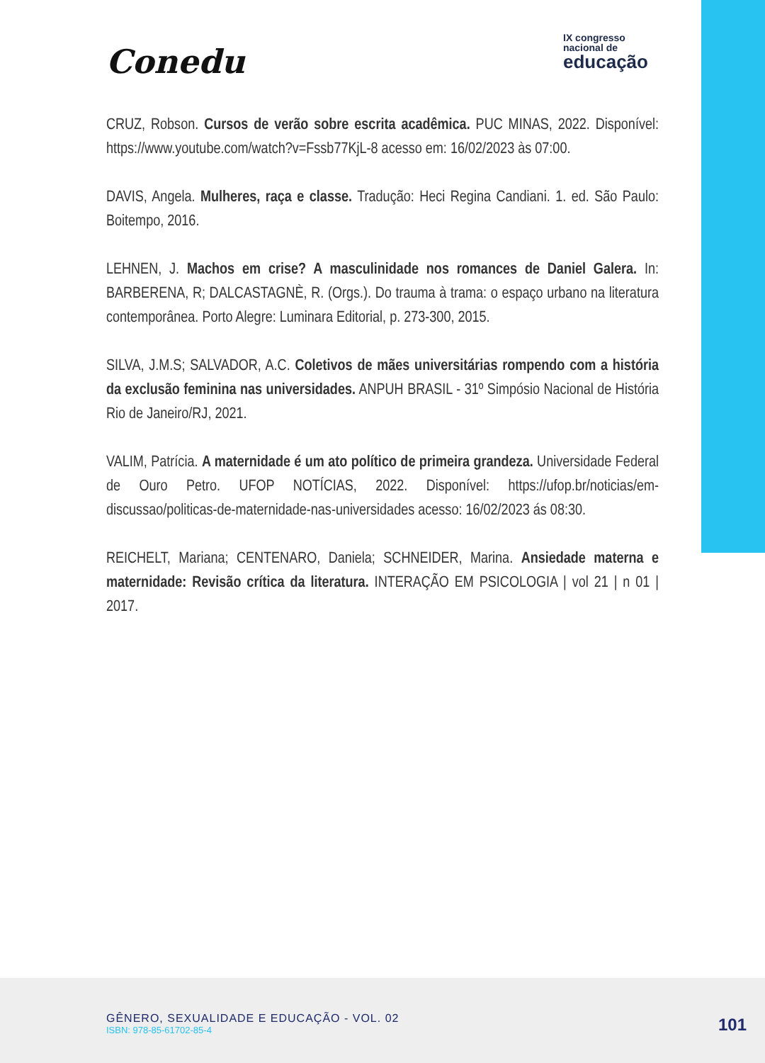Conedu
IX congresso
nacional de
educação
CRUZ, Robson. Cursos de verão sobre escrita acadêmica. PUC MINAS, 2022. Disponível: https://www.youtube.com/watch?v=Fssb77KjL-8 acesso em: 16/02/2023 às 07:00.
DAVIS, Angela. Mulheres, raça e classe. Tradução: Heci Regina Candiani. 1. ed. São Paulo: Boitempo, 2016.
LEHNEN, J. Machos em crise? A masculinidade nos romances de Daniel Galera. In: BARBERENA, R; DALCASTAGNÈ, R. (Orgs.). Do trauma à trama: o espaço urbano na literatura contemporânea. Porto Alegre: Luminara Editorial, p. 273-300, 2015.
SILVA, J.M.S; SALVADOR, A.C. Coletivos de mães universitárias rompendo com a história da exclusão feminina nas universidades. ANPUH BRASIL - 31º Simpósio Nacional de História Rio de Janeiro/RJ, 2021.
VALIM, Patrícia. A maternidade é um ato político de primeira grandeza. Universidade Federal de Ouro Petro. UFOP NOTÍCIAS, 2022. Disponível: https://ufop.br/noticias/em-discussao/politicas-de-maternidade-nas-universidades acesso: 16/02/2023 ás 08:30.
REICHELT, Mariana; CENTENARO, Daniela; SCHNEIDER, Marina. Ansiedade materna e maternidade: Revisão crítica da literatura. INTERAÇÃO EM PSICOLOGIA | vol 21 | n 01 | 2017.
GÊNERO, SEXUALIDADE E EDUCAÇÃO - VOL. 02
ISBN: 978-85-61702-85-4
101